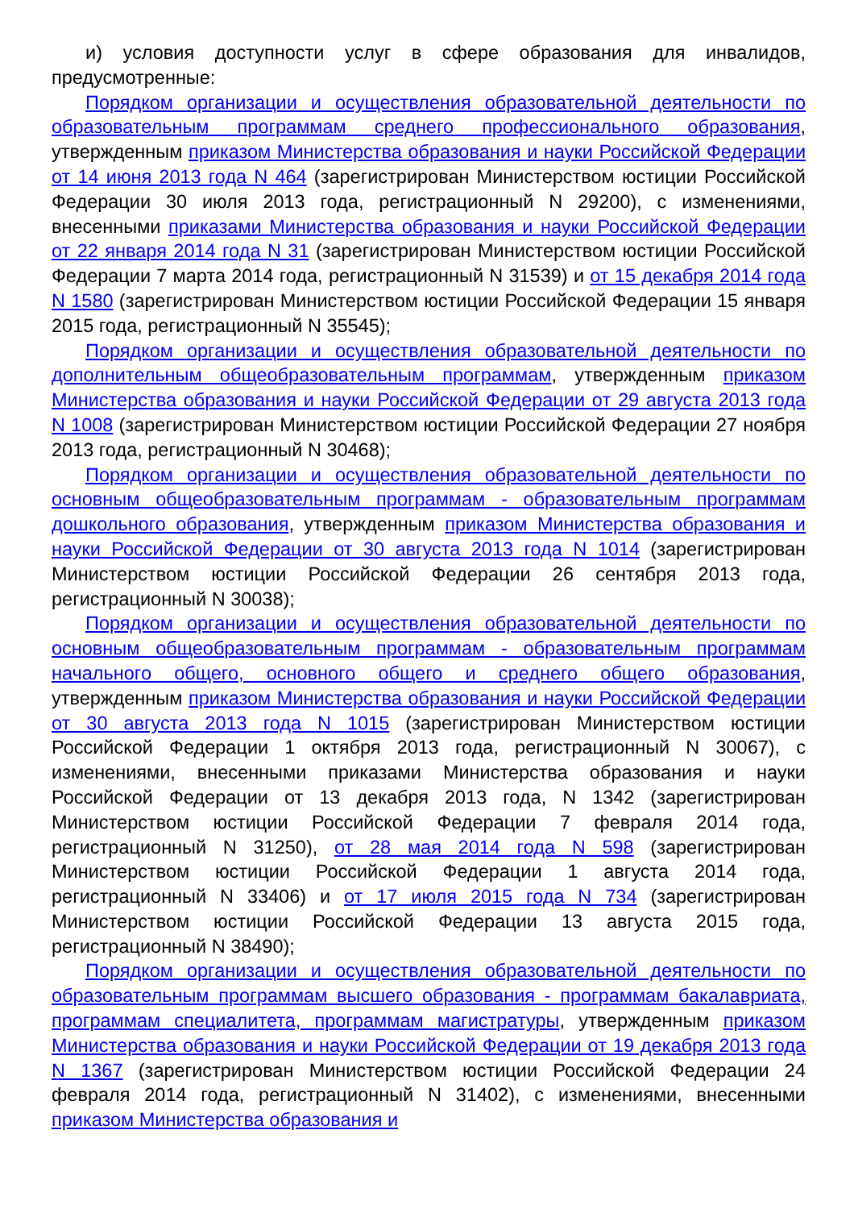и) условия доступности услуг в сфере образования для инвалидов, предусмотренные:
Порядком организации и осуществления образовательной деятельности по образовательным программам среднего профессионального образования, утвержденным приказом Министерства образования и науки Российской Федерации от 14 июня 2013 года N 464 (зарегистрирован Министерством юстиции Российской Федерации 30 июля 2013 года, регистрационный N 29200), с изменениями, внесенными приказами Министерства образования и науки Российской Федерации от 22 января 2014 года N 31 (зарегистрирован Министерством юстиции Российской Федерации 7 марта 2014 года, регистрационный N 31539) и от 15 декабря 2014 года N 1580 (зарегистрирован Министерством юстиции Российской Федерации 15 января 2015 года, регистрационный N 35545);
Порядком организации и осуществления образовательной деятельности по дополнительным общеобразовательным программам, утвержденным приказом Министерства образования и науки Российской Федерации от 29 августа 2013 года N 1008 (зарегистрирован Министерством юстиции Российской Федерации 27 ноября 2013 года, регистрационный N 30468);
Порядком организации и осуществления образовательной деятельности по основным общеобразовательным программам - образовательным программам дошкольного образования, утвержденным приказом Министерства образования и науки Российской Федерации от 30 августа 2013 года N 1014 (зарегистрирован Министерством юстиции Российской Федерации 26 сентября 2013 года, регистрационный N 30038);
Порядком организации и осуществления образовательной деятельности по основным общеобразовательным программам - образовательным программам начального общего, основного общего и среднего общего образования, утвержденным приказом Министерства образования и науки Российской Федерации от 30 августа 2013 года N 1015 (зарегистрирован Министерством юстиции Российской Федерации 1 октября 2013 года, регистрационный N 30067), с изменениями, внесенными приказами Министерства образования и науки Российской Федерации от 13 декабря 2013 года, N 1342 (зарегистрирован Министерством юстиции Российской Федерации 7 февраля 2014 года, регистрационный N 31250), от 28 мая 2014 года N 598 (зарегистрирован Министерством юстиции Российской Федерации 1 августа 2014 года, регистрационный N 33406) и от 17 июля 2015 года N 734 (зарегистрирован Министерством юстиции Российской Федерации 13 августа 2015 года, регистрационный N 38490);
Порядком организации и осуществления образовательной деятельности по образовательным программам высшего образования - программам бакалавриата, программам специалитета, программам магистратуры, утвержденным приказом Министерства образования и науки Российской Федерации от 19 декабря 2013 года N 1367 (зарегистрирован Министерством юстиции Российской Федерации 24 февраля 2014 года, регистрационный N 31402), с изменениями, внесенными приказом Министерства образования и